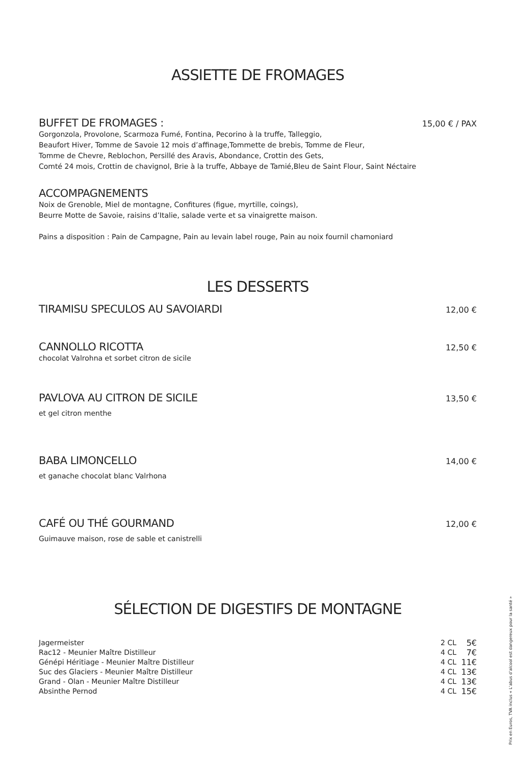ASSIETTE DE FROMAGES
BUFFET DE FROMAGES :
15,00 € / PAX
Gorgonzola, Provolone, Scarmoza Fumé, Fontina, Pecorino à la truffe, Talleggio,
Beaufort Hiver, Tomme de Savoie 12 mois d’affinage,Tommette de brebis, Tomme de Fleur,
Tomme de Chevre, Reblochon, Persillé des Aravis, Abondance, Crottin des Gets,
Comté 24 mois, Crottin de chavignol, Brie à la truffe, Abbaye de Tamié,Bleu de Saint Flour, Saint Néctaire
ACCOMPAGNEMENTS
Noix de Grenoble, Miel de montagne, Confitures (figue, myrtille, coings),
Beurre Motte de Savoie, raisins d’Italie, salade verte et sa vinaigrette maison.
Pains a disposition : Pain de Campagne, Pain au levain label rouge, Pain au noix fournil chamoniard
LES DESSERTS
TIRAMISU SPECULOS AU SAVOIARDI
12,00 €
CANNOLLO RICOTTA
12,50 €
chocolat Valrohna et sorbet citron de sicile
PAVLOVA AU CITRON DE SICILE
13,50 €
et gel citron menthe
BABA LIMONCELLO
14,00 €
et ganache chocolat blanc Valrhona
CAFÉ OU THÉ GOURMAND
12,00 €
Guimauve maison, rose de sable et canistrelli
SÉLECTION DE DIGESTIFS DE MONTAGNE
| Jagermeister | 2 CL | 5€ |
| Rac12 - Meunier Maître Distilleur | 4 CL | 7€ |
| Génépi Héritiage - Meunier Maître Distilleur | 4 CL | 11€ |
| Suc des Glaciers - Meunier Maître Distilleur | 4 CL | 13€ |
| Grand - Olan - Meunier Maître Distilleur | 4 CL | 13€ |
| Absinthe Pernod | 4 CL | 15€ |
Prix en Euros, TVA inclus « L’abus d’alcool est dangereux pour la santé »